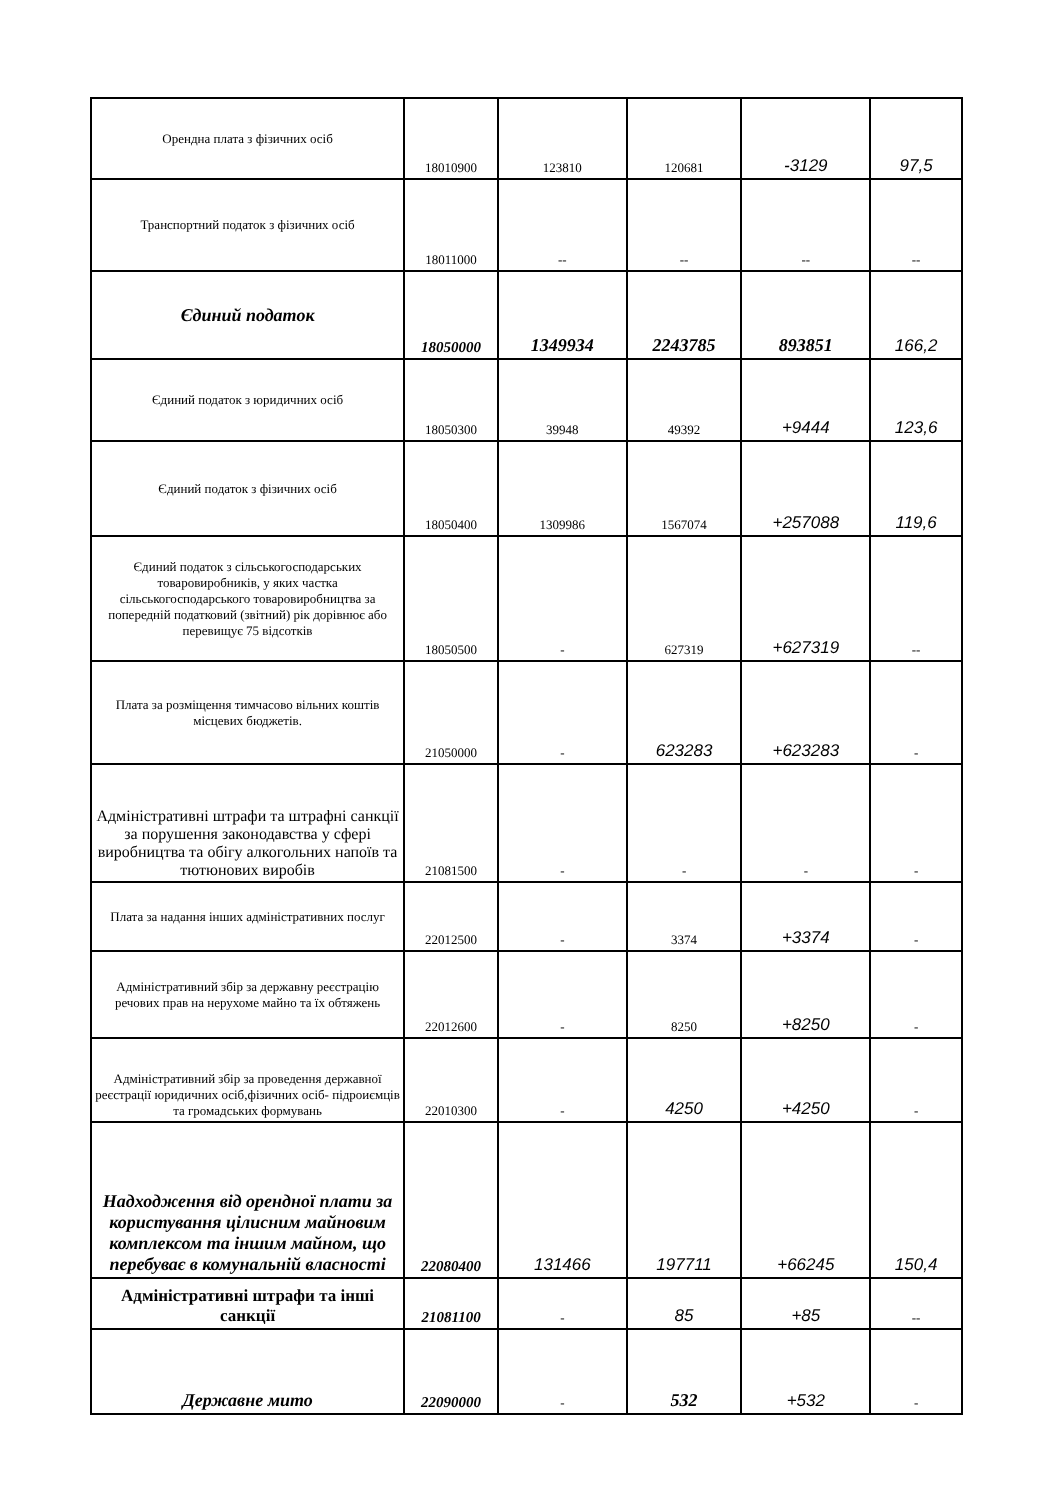| Орендна плата з фізичних осіб | 18010900 | 123810 | 120681 | -3129 | 97,5 |
| Транспортний податок з фізичних осіб | 18011000 | -- | -- | -- | -- |
| Єдиний податок | 18050000 | 1349934 | 2243785 | 893851 | 166,2 |
| Єдиний податок з юридичних осіб | 18050300 | 39948 | 49392 | +9444 | 123,6 |
| Єдиний податок з фізичних осіб | 18050400 | 1309986 | 1567074 | +257088 | 119,6 |
| Єдиний податок з сільськогосподарських товаровиробників, у яких частка сільськогосподарського товаровиробництва за попередній податковий (звітний) рік дорівнює або перевищує 75 відсотків | 18050500 | - | 627319 | +627319 | -- |
| Плата за розміщення тимчасово вільних коштів місцевих бюджетів. | 21050000 | - | 623283 | +623283 | - |
| Адміністративні штрафи та штрафні санкції за порушення законодавства у сфері виробництва та обігу алкогольних напоїв та тютюнових виробів | 21081500 | - | - | - | - |
| Плата за надання інших адміністративних послуг | 22012500 | - | 3374 | +3374 | - |
| Адміністративний збір за державну реєстрацію речових прав на нерухоме майно та їх обтяжень | 22012600 | - | 8250 | +8250 | - |
| Адміністративний збір за проведення державної реєстрації юридичних осіб,фізичних осіб- підроиємців та громадських формувань | 22010300 | - | 4250 | +4250 | - |
| Надходження від орендної плати за користування цілисним майновим комплексом та іншим майном, що перебуває в комунальній власності | 22080400 | 131466 | 197711 | +66245 | 150,4 |
| Адміністративні штрафи та інші санкції | 21081100 | - | 85 | +85 | -- |
| Державне мито | 22090000 | - | 532 | +532 | - |